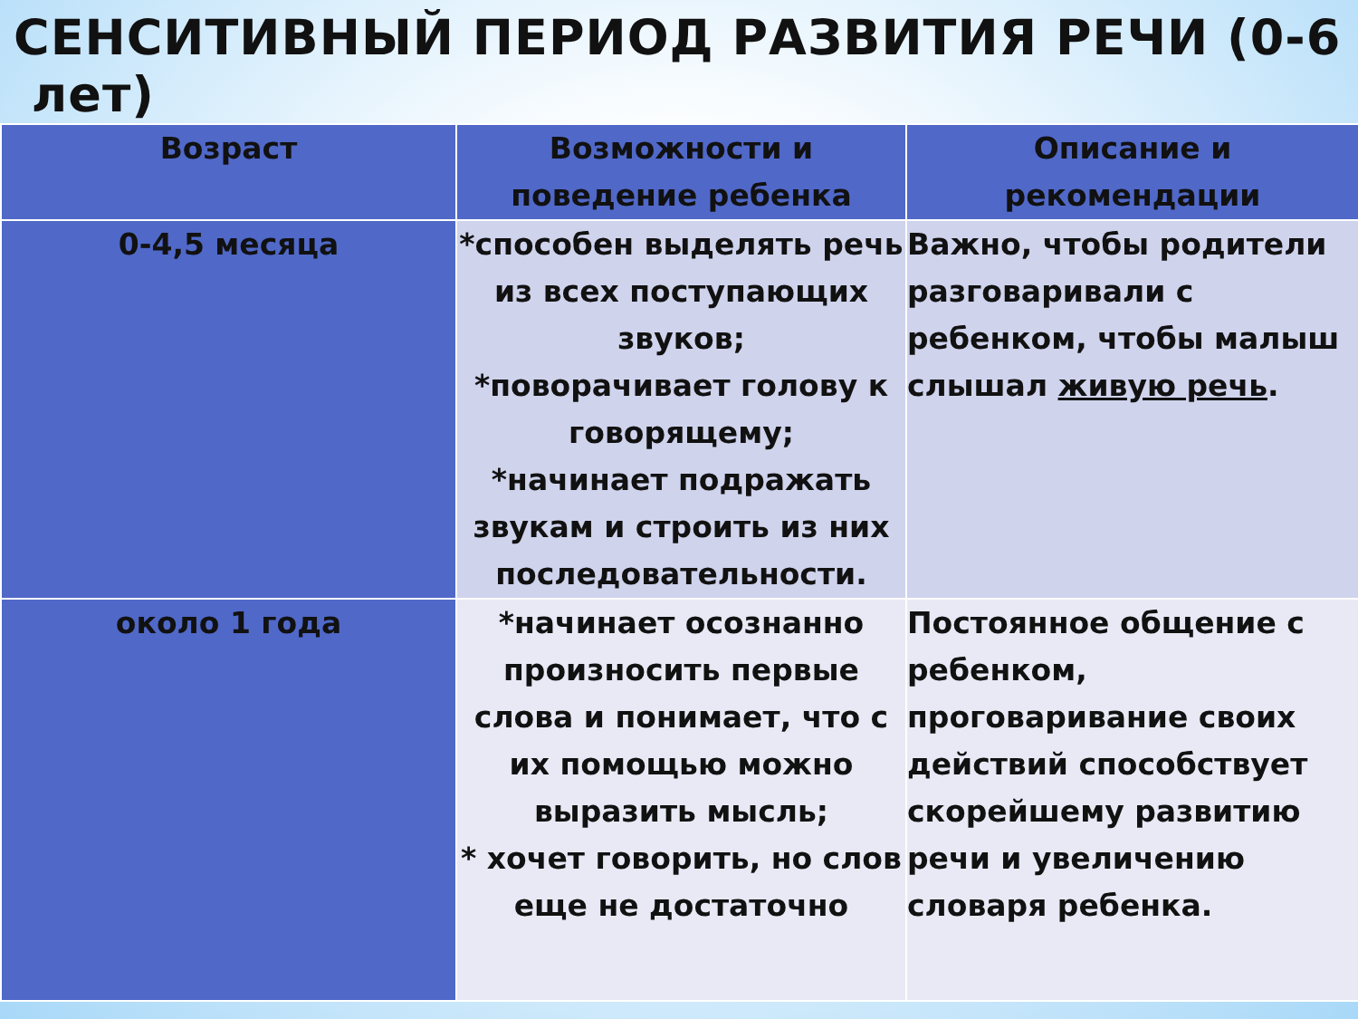СЕНСИТИВНЫЙ ПЕРИОД РАЗВИТИЯ РЕЧИ (0-6 лет)
| Возраст | Возможности и поведение ребенка | Описание и рекомендации |
| --- | --- | --- |
| 0-4,5 месяца | *способен выделять речь из всех поступающих звуков; *поворачивает голову к говорящему; *начинает подражать звукам и строить из них последовательности. | Важно, чтобы родители разговаривали с ребенком, чтобы малыш слышал живую речь . |
| около 1 года | *начинает осознанно произносить первые слова и понимает, что с их помощью можно выразить мысль; * хочет говорить, но слов еще не достаточно | Постоянное общение с ребенком, проговаривание своих действий способствует скорейшему развитию речи и увеличению словаря ребенка. |